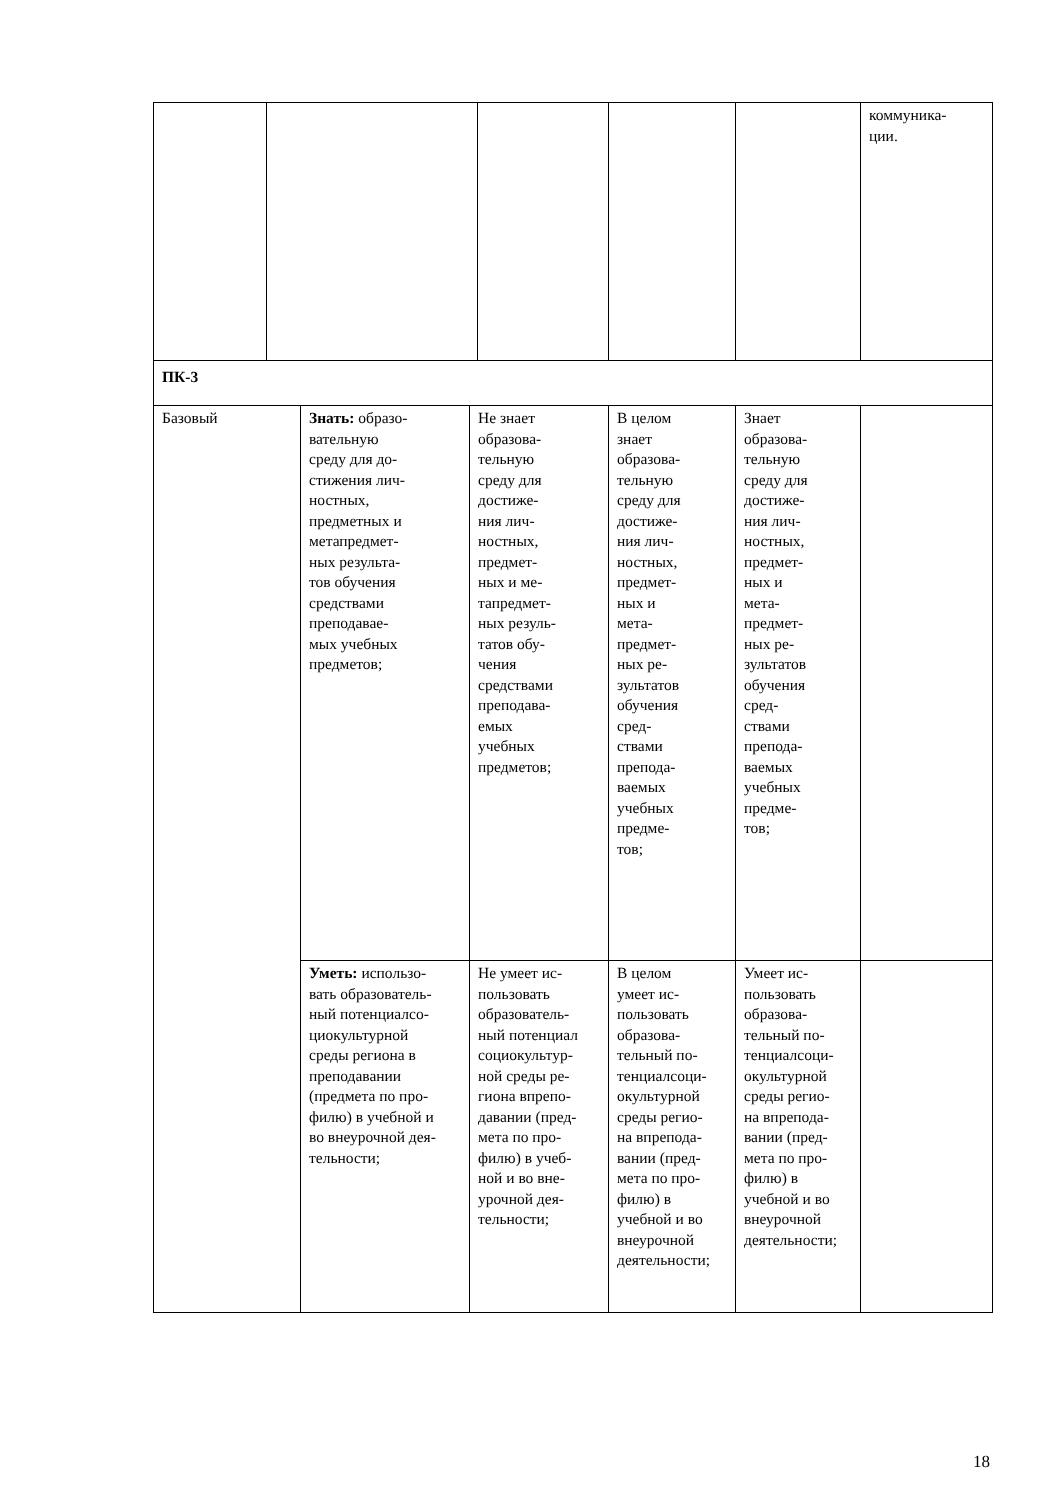| | | | | | коммуника- ции. |
| ПК-3 | | | | | |
| Базовый | Знать: образо- вательную среду для до- стижения лич- ностных, предметных и метапредмет- ных результа- тов обучения средствами преподавае- мых учебных предметов; | Не знает образова- тельную среду для достиже- ния лич- ностных, предмет- ных и ме- тапредмет- ных резуль- татов обу- чения средствами преподава- емых учебных предметов; | В целом знает образова- тельную среду для достиже- ния лич- ностных, предмет- ных и мета- предмет- ных ре- зультатов обучения сред- ствами препода- ваемых учебных предме- тов; | Знает образова- тельную среду для достиже- ния лич- ностных, предмет- ных и мета- предмет- ных ре- зультатов обучения сред- ствами препода- ваемых учебных предме- тов; | |
| | Уметь: использо- вать образователь- ный потенциалсо- циокультурной среды региона в преподавании (предмета по про- филю) в учебной и во внеурочной дея- тельности; | Не умеет ис- пользовать образователь- ный потенциал социокультур- ной среды ре- гиона впрепо- давании (пред- мета по про- филю) в учеб- ной и во вне- урочной дея- тельности; | В целом умеет ис- пользовать образова- тельный по- тенциалсоци- окультурной среды регио- на впрепода- вании (пред- мета по про- филю) в учебной и во внеурочной деятельности; | Умеет ис- пользовать образова- тельный по- тенциалсоци- окультурной среды регио- на впрепода- вании (пред- мета по про- филю) в учебной и во внеурочной деятельности; | |
18